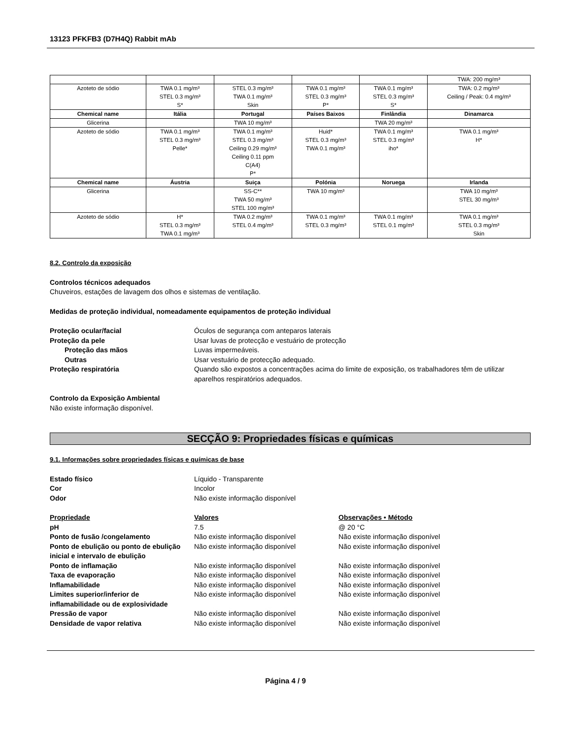13123 PFKFB3 (D7H4Q) Rabbit mAb
| | | | | | TWA: 200 mg/m³ |
| Azoteto de sódio | TWA 0.1 mg/m³ STEL 0.3 mg/m³ S* | STEL 0.3 mg/m³ TWA 0.1 mg/m³ Skin | TWA 0.1 mg/m³ STEL 0.3 mg/m³ P* | TWA 0.1 mg/m³ STEL 0.3 mg/m³ S* | TWA: 0.2 mg/m³ Ceiling / Peak: 0.4 mg/m³ |
| Chemical name | Itália | Portugal | Países Baixos | Finlândia | Dinamarca |
| Glicerina | | TWA 10 mg/m³ | | TWA 20 mg/m³ | |
| Azoteto de sódio | TWA 0.1 mg/m³ STEL 0.3 mg/m³ Pelle* | TWA 0.1 mg/m³ STEL 0.3 mg/m³ Ceiling 0.29 mg/m³ Ceiling 0.11 ppm C(A4) P* | Huid* STEL 0.3 mg/m³ TWA 0.1 mg/m³ | TWA 0.1 mg/m³ STEL 0.3 mg/m³ iho* | TWA 0.1 mg/m³ H* |
| Chemical name | Áustria | Suiça | Polónia | Noruega | Irlanda |
| Glicerina | | SS-C** TWA 50 mg/m³ STEL 100 mg/m³ | TWA 10 mg/m³ | | TWA 10 mg/m³ STEL 30 mg/m³ |
| Azoteto de sódio | H* STEL 0.3 mg/m³ TWA 0.1 mg/m³ | TWA 0.2 mg/m³ STEL 0.4 mg/m³ | TWA 0.1 mg/m³ STEL 0.3 mg/m³ | TWA 0.1 mg/m³ STEL 0.1 mg/m³ | TWA 0.1 mg/m³ STEL 0.3 mg/m³ Skin |
8.2. Controlo da exposição
Controlos técnicos adequados
Chuveiros, estações de lavagem dos olhos e sistemas de ventilação.
Medidas de proteção individual, nomeadamente equipamentos de proteção individual
| Proteção ocular/facial | Óculos de segurança com anteparos laterais |
| Proteção da pele | Usar luvas de protecção e vestuário de protecção |
| Proteção das mãos | Luvas impermeáveis. |
| Outras | Usar vestuário de protecção adequado. |
| Proteção respiratória | Quando são expostos a concentrações acima do limite de exposição, os trabalhadores têm de utilizar aparelhos respiratórios adequados. |
Controlo da Exposição Ambiental
Não existe informação disponível.
SECÇÃO 9: Propriedades físicas e químicas
9.1. Informações sobre propriedades físicas e químicas de base
| Estado físico | Líquido - Transparente |
| Cor | Incolor |
| Odor | Não existe informação disponível |
| Propriedade | Valores | Observações • Método |
| pH | 7.5 | @ 20 °C |
| Ponto de fusão /congelamento | Não existe informação disponível | Não existe informação disponível |
| Ponto de ebulição ou ponto de ebulição inicial e intervalo de ebulição | Não existe informação disponível | Não existe informação disponível |
| Ponto de inflamação | Não existe informação disponível | Não existe informação disponível |
| Taxa de evaporação | Não existe informação disponível | Não existe informação disponível |
| Inflamabilidade | Não existe informação disponível | Não existe informação disponível |
| Limites superior/inferior de inflamabilidade ou de explosividade | Não existe informação disponível | Não existe informação disponível |
| Pressão de vapor | Não existe informação disponível | Não existe informação disponível |
| Densidade de vapor relativa | Não existe informação disponível | Não existe informação disponível |
Página 4 / 9